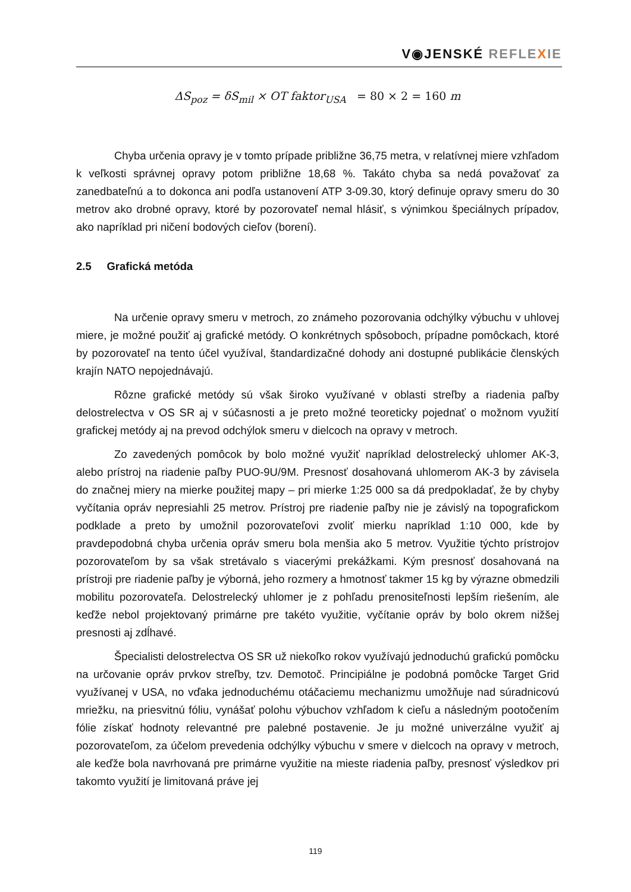V◉JENSKÉ REFLE XIE
ΔS<sub>poz</sub> = δS<sub>mil</sub> × OT faktor<sub>USA</sub> = 80 × 2 = 160 m
Chyba určenia opravy je v tomto prípade približne 36,75 metra, v relatívnej miere vzhľadom k veľkosti správnej opravy potom približne 18,68 %. Takáto chyba sa nedá považovať za zanedbateľnú a to dokonca ani podľa ustanovení ATP 3-09.30, ktorý definuje opravy smeru do 30 metrov ako drobné opravy, ktoré by pozorovateľ nemal hlásiť, s výnimkou špeciálnych prípadov, ako napríklad pri ničení bodových cieľov (borení).
2.5 Grafická metóda
Na určenie opravy smeru v metroch, zo známeho pozorovania odchýlky výbuchu v uhlovej miere, je možné použiť aj grafické metódy. O konkrétnych spôsoboch, prípadne pomôckach, ktoré by pozorovateľ na tento účel využíval, štandardizačné dohody ani dostupné publikácie členských krajín NATO nepojednávajú.
Rôzne grafické metódy sú však široko využívané v oblasti streľby a riadenia paľby delostrelectva v OS SR aj v súčasnosti a je preto možné teoreticky pojednať o možnom využití grafickej metódy aj na prevod odchýlok smeru v dielcoch na opravy v metroch.
Zo zavedených pomôcok by bolo možné využiť napríklad delostrelecký uhlomer AK-3, alebo prístroj na riadenie paľby PUO-9U/9M. Presnosť dosahovaná uhlomerom AK-3 by závisela do značnej miery na mierke použitej mapy – pri mierke 1:25 000 sa dá predpokladať, že by chyby vyčítania opráv nepresiahli 25 metrov. Prístroj pre riadenie paľby nie je závislý na topografickom podklade a preto by umožnil pozorovateľovi zvoliť mierku napríklad 1:10 000, kde by pravdepodobná chyba určenia opráv smeru bola menšia ako 5 metrov. Využitie týchto prístrojov pozorovateľom by sa však stretávalo s viacerými prekážkami. Kým presnosť dosahovaná na prístroji pre riadenie paľby je výborná, jeho rozmery a hmotnosť takmer 15 kg by výrazne obmedzili mobilitu pozorovateľa. Delostrelecký uhlomer je z pohľadu prenositeľnosti lepším riešením, ale keďže nebol projektovaný primárne pre takéto využitie, vyčítanie opráv by bolo okrem nižšej presnosti aj zdĺhavé.
Špecialisti delostrelectva OS SR už niekoľko rokov využívajú jednoduchú grafickú pomôcku na určovanie opráv prvkov streľby, tzv. Demotoč. Principiálne je podobná pomôcke Target Grid využívanej v USA, no vďaka jednoduchému otáčaciemu mechanizmu umožňuje nad súradnicovú mriežku, na priesvitnú fóliu, vynášať polohu výbuchov vzhľadom k cieľu a následným pootočením fólie získať hodnoty relevantné pre palebné postavenie. Je ju možné univerzálne využiť aj pozorovateľom, za účelom prevedenia odchýlky výbuchu v smere v dielcoch na opravy v metroch, ale keďže bola navrhovaná pre primárne využitie na mieste riadenia paľby, presnosť výsledkov pri takomto využití je limitovaná práve jej
119